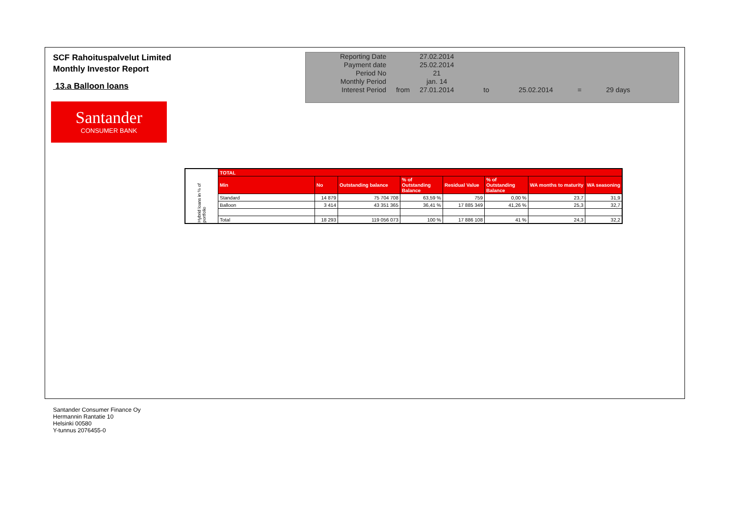SCF Rahoituspalvelut Limited
Monthly Investor Report
13.a Balloon loans
Santander
CONSUMER BANK
| Reporting Date | | 27.02.2014 | | | | |
| Payment date Period No | | 25.02.2014 21 | | | | |
| Monthly Period | | jan. 14 | | | | |
| Interest Period | from | 27.01.2014 | to | 25.02.2014 | = | 29 days |
| Hybrid loans in % of portfolio | TOTAL | | | | | | | |
| | Min | No | Outstanding balance | % of Outstanding Balance | Residual Value | % of Outstanding Balance | WA months to maturity | WA seasoning |
| | Standard | 14 879 | 75 704 708 | 63,59 % | 759 | 0,00 % | 23,7 | 31,9 |
| | Balloon | 3 414 | 43 351 365 | 36,41 % | 17 885 349 | 41,26 % | 25,3 | 32,7 |
| | Total | 18 293 | 119 056 073 | 100 % | 17 886 108 | 41 % | 24,3 | 32,2 |
Santander Consumer Finance Oy
Hermannin Rantatie 10
Helsinki 00580
Y-tunnus 2076455-0